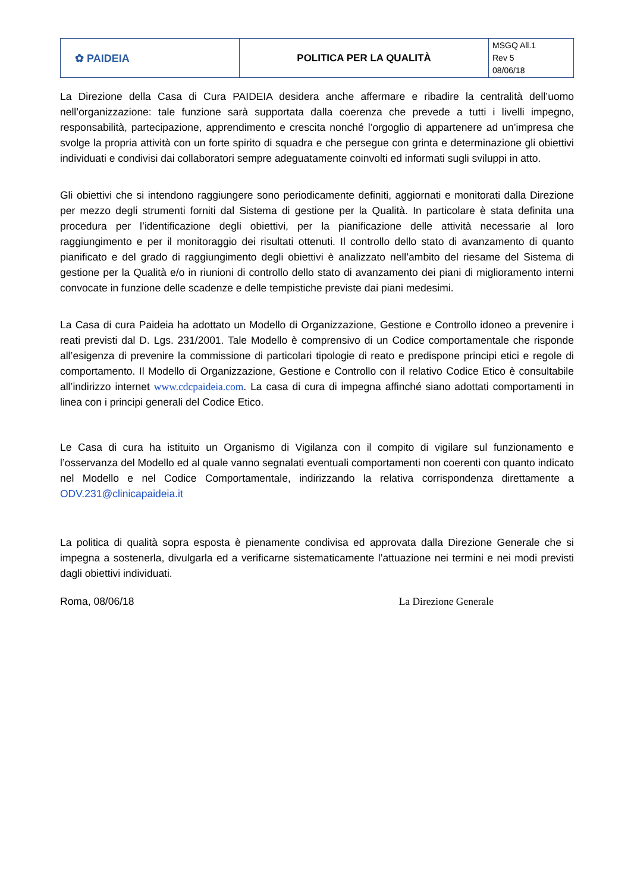| ✿ PAIDEIA | POLITICA PER LA QUALITÀ | MSGQ All.1 Rev 5 08/06/18 |
La Direzione della Casa di Cura PAIDEIA desidera anche affermare e ribadire la centralità dell’uomo nell’organizzazione: tale funzione sarà supportata dalla coerenza che prevede a tutti i livelli impegno, responsabilità, partecipazione, apprendimento e crescita nonché l’orgoglio di appartenere ad un’impresa che svolge la propria attività con un forte spirito di squadra e che persegue con grinta e determinazione gli obiettivi individuati e condivisi dai collaboratori sempre adeguatamente coinvolti ed informati sugli sviluppi in atto.
Gli obiettivi che si intendono raggiungere sono periodicamente definiti, aggiornati e monitorati dalla Direzione per mezzo degli strumenti forniti dal Sistema di gestione per la Qualità. In particolare è stata definita una procedura per l’identificazione degli obiettivi, per la pianificazione delle attività necessarie al loro raggiungimento e per il monitoraggio dei risultati ottenuti. Il controllo dello stato di avanzamento di quanto pianificato e del grado di raggiungimento degli obiettivi è analizzato nell’ambito del riesame del Sistema di gestione per la Qualità e/o in riunioni di controllo dello stato di avanzamento dei piani di miglioramento interni convocate in funzione delle scadenze e delle tempistiche previste dai piani medesimi.
La Casa di cura Paideia ha adottato un Modello di Organizzazione, Gestione e Controllo idoneo a prevenire i reati previsti dal D. Lgs. 231/2001. Tale Modello è comprensivo di un Codice comportamentale che risponde all’esigenza di prevenire la commissione di particolari tipologie di reato e predispone principi etici e regole di comportamento. Il Modello di Organizzazione, Gestione e Controllo con il relativo Codice Etico è consultabile all’indirizzo internet www.cdcpaideia.com. La casa di cura di impegna affinché siano adottati comportamenti in linea con i principi generali del Codice Etico.
Le Casa di cura ha istituito un Organismo di Vigilanza con il compito di vigilare sul funzionamento e l’osservanza del Modello ed al quale vanno segnalati eventuali comportamenti non coerenti con quanto indicato nel Modello e nel Codice Comportamentale, indirizzando la relativa corrispondenza direttamente a ODV.231@clinicapaideia.it
La politica di qualità sopra esposta è pienamente condivisa ed approvata dalla Direzione Generale che si impegna a sostenerla, divulgarla ed a verificarne sistematicamente l’attuazione nei termini e nei modi previsti dagli obiettivi individuati.
Roma, 08/06/18 La Direzione Generale